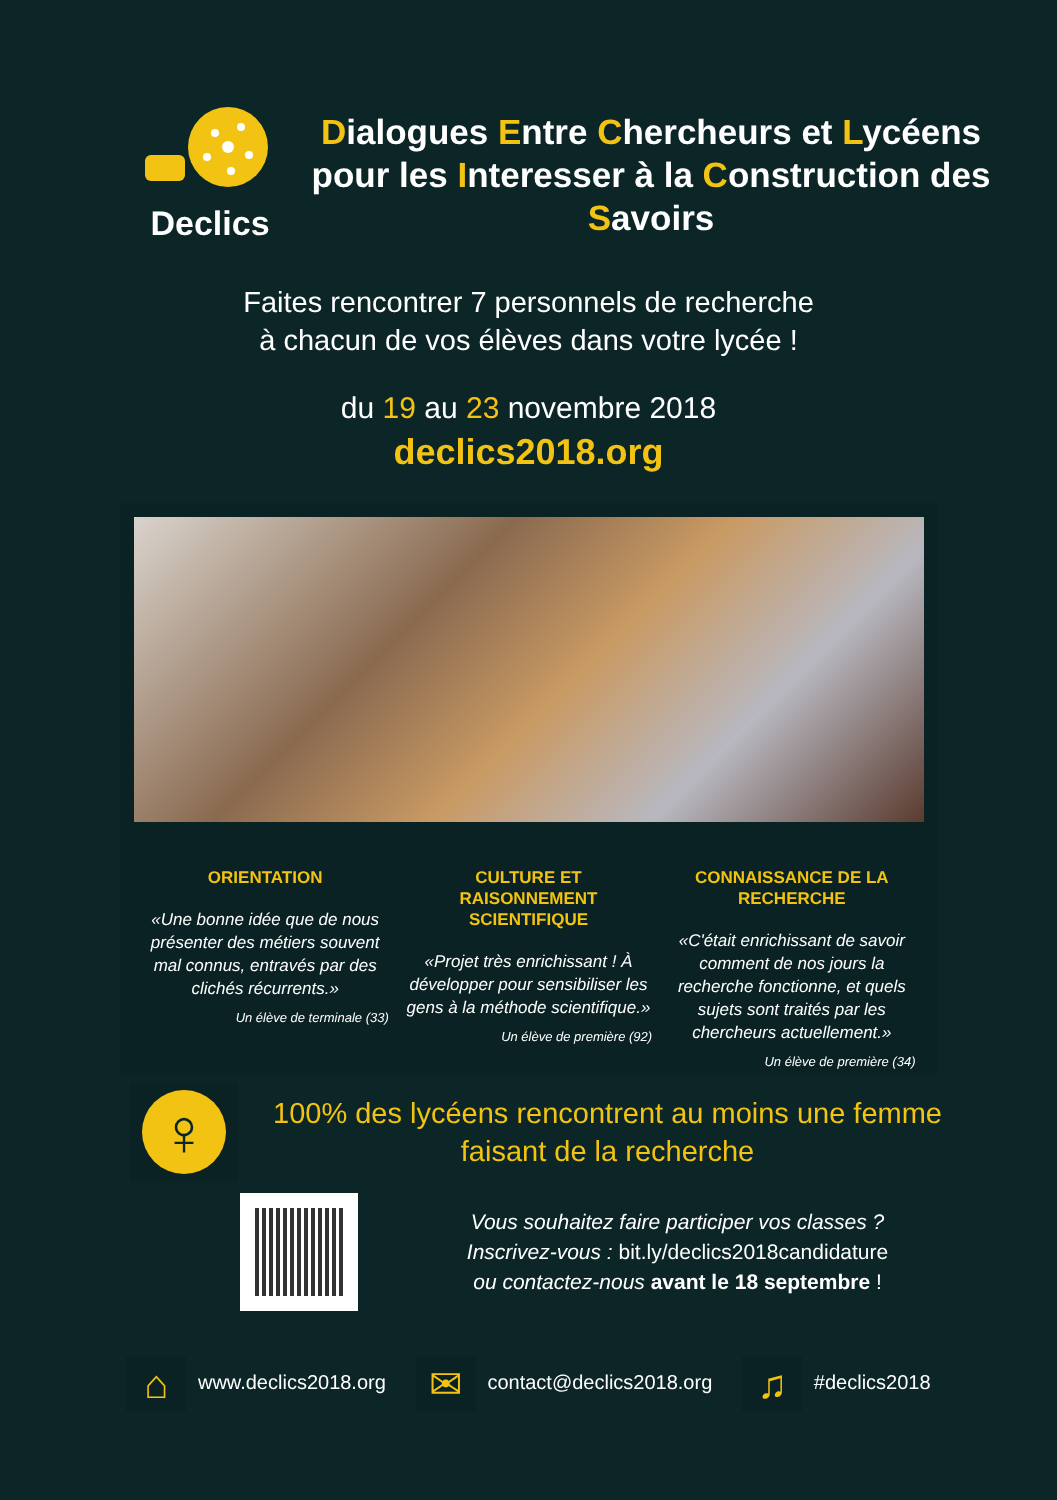Declics
Dialogues Entre Chercheurs et Lycéens pour les Interesser à la Construction des Savoirs
Faites rencontrer 7 personnels de recherche
à chacun de vos élèves dans votre lycée !
du 19 au 23 novembre 2018
declics2018.org
ORIENTATION
«Une bonne idée que de nous présenter des métiers souvent mal connus, entravés par des clichés récurrents.»
Un élève de terminale (33)
CULTURE ET RAISONNEMENT SCIENTIFIQUE
«Projet très enrichissant ! À développer pour sensibiliser les gens à la méthode scientifique.»
Un élève de première (92)
CONNAISSANCE DE LA RECHERCHE
«C'était enrichissant de savoir comment de nos jours la recherche fonctionne, et quels sujets sont traités par les chercheurs actuellement.»
Un élève de première (34)
♀
100% des lycéens rencontrent au moins une femme faisant de la recherche
Vous souhaitez faire participer vos classes ?
Inscrivez-vous : bit.ly/declics2018candidature
ou contactez-nous avant le 18 septembre !
⌂ www.declics2018.org ✉ contact@declics2018.org ♫ #declics2018